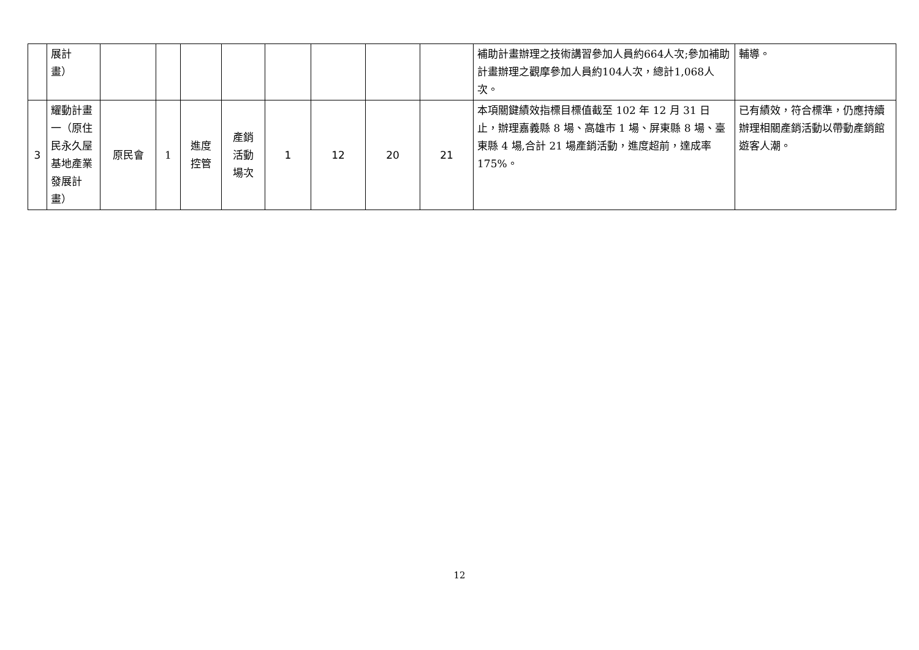| | 展計 畫） | | | | | | | | | 補助計畫辦理之技術講習參加人員約664人次;參加補助計畫辦理之觀摩參加人員約104人次，總計1,068人次。 | 輔導。 |
| 3 | 耀動計畫一（原住民永久屋基地產業發展計畫） | 原民會 | 1 | 進度 控管 | 產銷 活動 場次 | 1 | 12 | 20 | 21 | 本項關鍵績效指標目標值截至 102 年 12 月 31 日止，辦理嘉義縣 8 場、高雄市 1 場、屏東縣 8 場、臺東縣 4 場,合計 21 場產銷活動，進度超前，達成率 175%。 | 已有績效，符合標準，仍應持續辦理相關產銷活動以帶動產銷館遊客人潮。 |
12